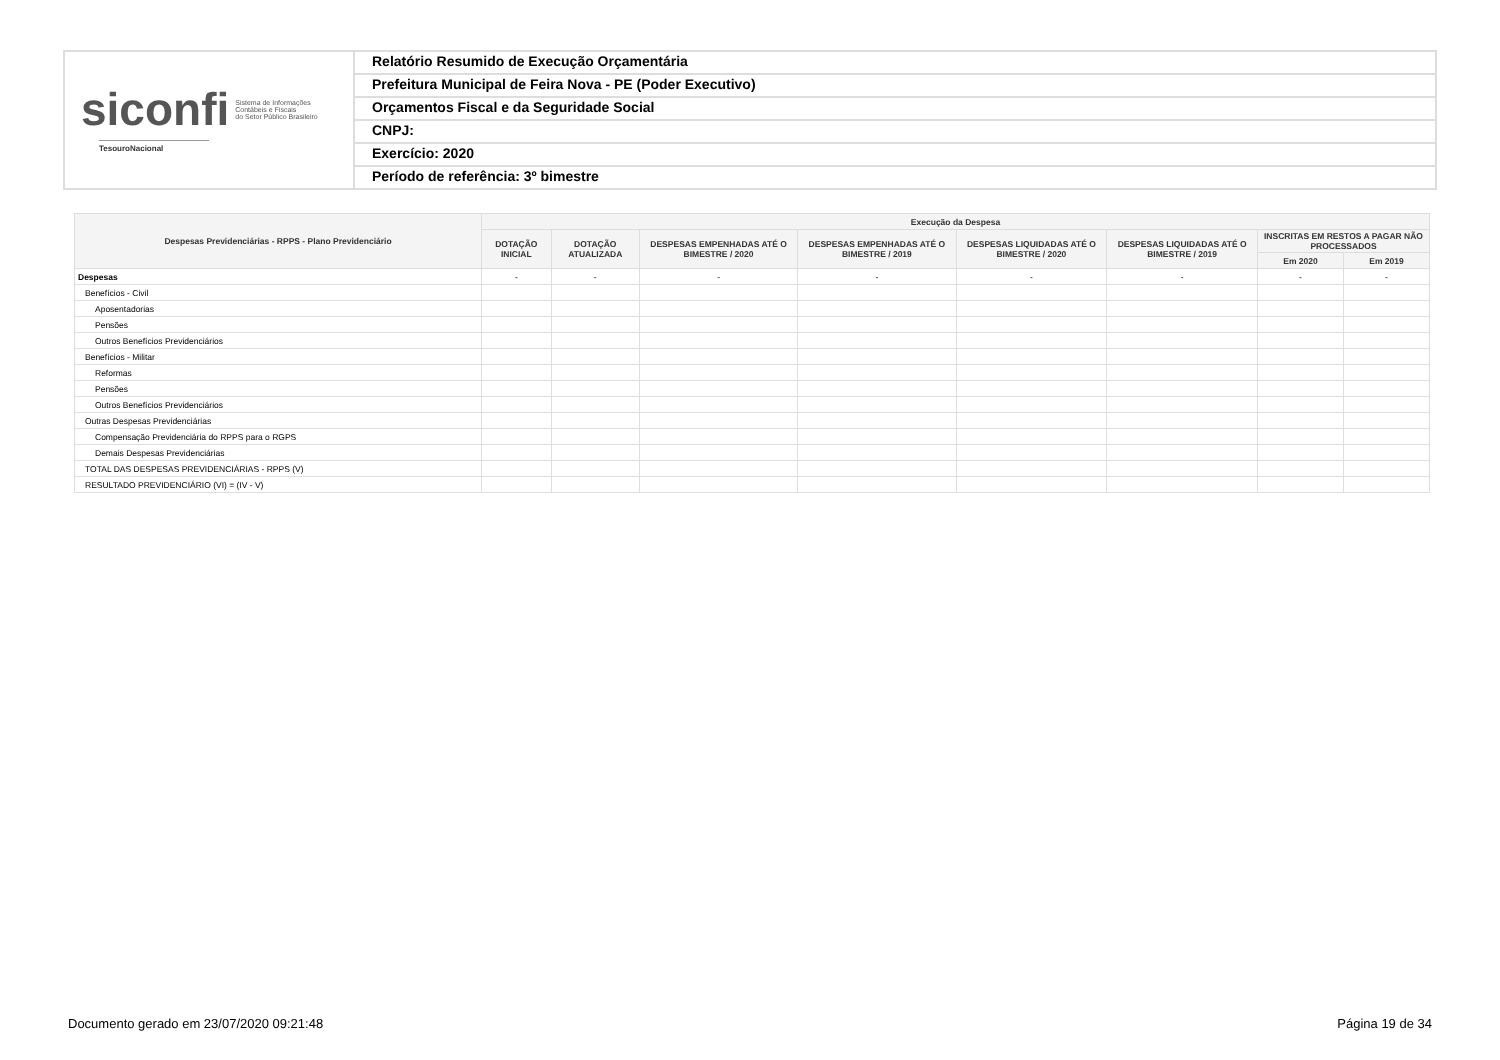siconfi Sistema de Informações
Contábeis e Fiscais
do Setor Público Brasileiro
TesouroNacional
Relatório Resumido de Execução Orçamentária
Prefeitura Municipal de Feira Nova - PE (Poder Executivo)
Orçamentos Fiscal e da Seguridade Social
CNPJ:
Exercício: 2020
Período de referência: 3º bimestre
| Despesas Previdenciárias - RPPS - Plano Previdenciário | Execução da Despesa | | | | | | | |
| --- | --- | --- | --- | --- | --- | --- | --- | --- |
| | DOTAÇÃO INICIAL | DOTAÇÃO ATUALIZADA | DESPESAS EMPENHADAS ATÉ O BIMESTRE / 2020 | DESPESAS EMPENHADAS ATÉ O BIMESTRE / 2019 | DESPESAS LIQUIDADAS ATÉ O BIMESTRE / 2020 | DESPESAS LIQUIDADAS ATÉ O BIMESTRE / 2019 | INSCRITAS EM RESTOS A PAGAR NÃO PROCESSADOS | |
| | | | | | | | Em 2020 | Em 2019 |
| Despesas | - | - | - | - | - | - | - | - |
| Benefícios - Civil | | | | | | | | |
| Aposentadorias | | | | | | | | |
| Pensões | | | | | | | | |
| Outros Benefícios Previdenciários | | | | | | | | |
| Benefícios - Militar | | | | | | | | |
| Reformas | | | | | | | | |
| Pensões | | | | | | | | |
| Outros Benefícios Previdenciários | | | | | | | | |
| Outras Despesas Previdenciárias | | | | | | | | |
| Compensação Previdenciária do RPPS para o RGPS | | | | | | | | |
| Demais Despesas Previdenciárias | | | | | | | | |
| TOTAL DAS DESPESAS PREVIDENCIÁRIAS - RPPS (V) | | | | | | | | |
| RESULTADO PREVIDENCIÁRIO (VI) = (IV - V) | | | | | | | | |
Documento gerado em 23/07/2020 09:21:48 Página 19 de 34